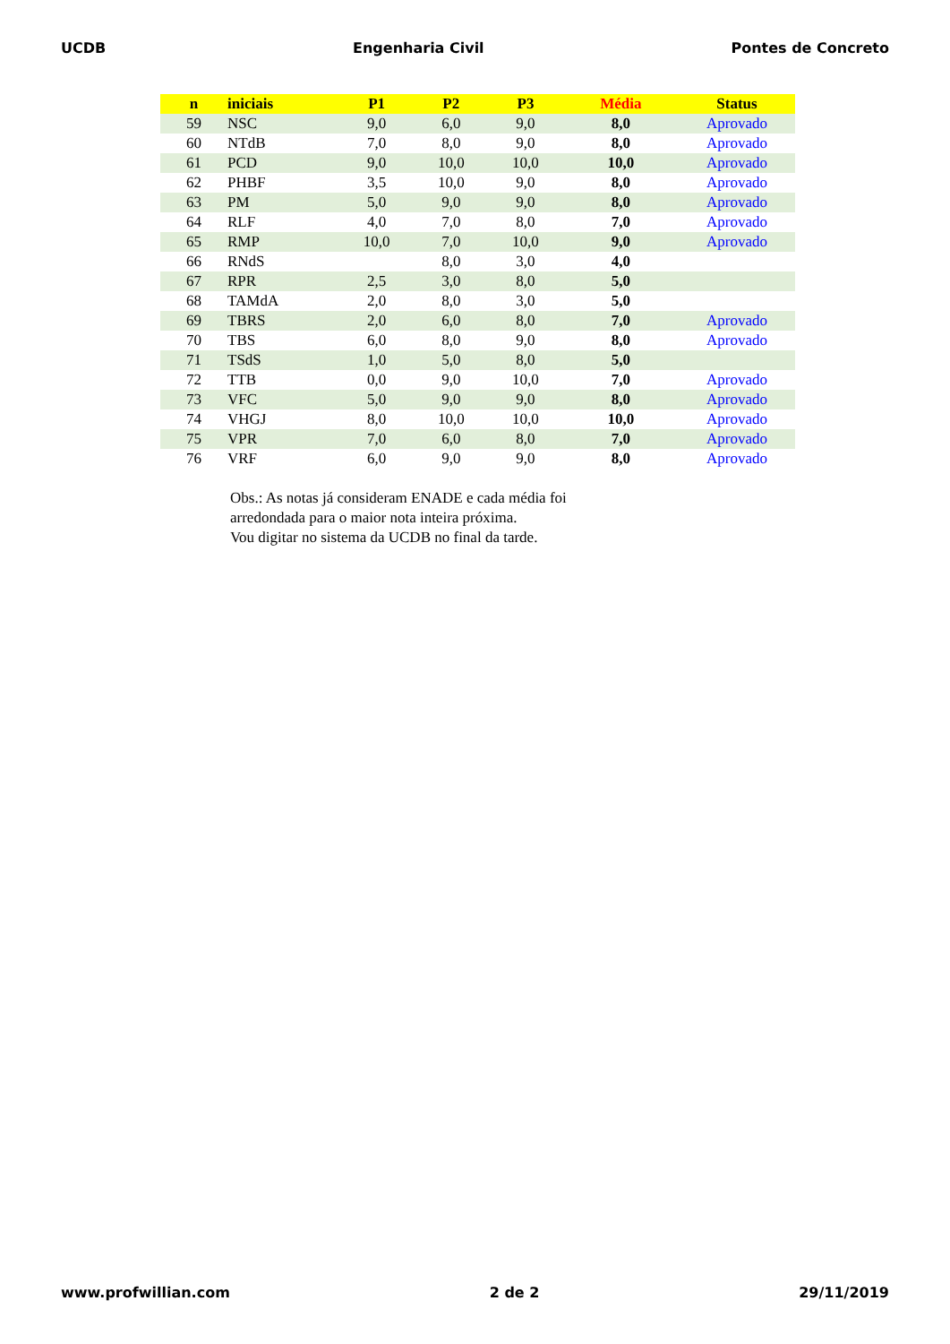UCDB Engenharia Civil Pontes de Concreto
| n | iniciais | P1 | P2 | P3 | Média | Status |
| --- | --- | --- | --- | --- | --- | --- |
| 59 | NSC | 9,0 | 6,0 | 9,0 | 8,0 | Aprovado |
| 60 | NTdB | 7,0 | 8,0 | 9,0 | 8,0 | Aprovado |
| 61 | PCD | 9,0 | 10,0 | 10,0 | 10,0 | Aprovado |
| 62 | PHBF | 3,5 | 10,0 | 9,0 | 8,0 | Aprovado |
| 63 | PM | 5,0 | 9,0 | 9,0 | 8,0 | Aprovado |
| 64 | RLF | 4,0 | 7,0 | 8,0 | 7,0 | Aprovado |
| 65 | RMP | 10,0 | 7,0 | 10,0 | 9,0 | Aprovado |
| 66 | RNdS | | 8,0 | 3,0 | 4,0 | |
| 67 | RPR | 2,5 | 3,0 | 8,0 | 5,0 | |
| 68 | TAMdA | 2,0 | 8,0 | 3,0 | 5,0 | |
| 69 | TBRS | 2,0 | 6,0 | 8,0 | 7,0 | Aprovado |
| 70 | TBS | 6,0 | 8,0 | 9,0 | 8,0 | Aprovado |
| 71 | TSdS | 1,0 | 5,0 | 8,0 | 5,0 | |
| 72 | TTB | 0,0 | 9,0 | 10,0 | 7,0 | Aprovado |
| 73 | VFC | 5,0 | 9,0 | 9,0 | 8,0 | Aprovado |
| 74 | VHGJ | 8,0 | 10,0 | 10,0 | 10,0 | Aprovado |
| 75 | VPR | 7,0 | 6,0 | 8,0 | 7,0 | Aprovado |
| 76 | VRF | 6,0 | 9,0 | 9,0 | 8,0 | Aprovado |
Obs.: As notas já consideram ENADE e cada média foi
arredondada para o maior nota inteira próxima.
Vou digitar no sistema da UCDB no final da tarde.
www.profwillian.com 2 de 2 29/11/2019